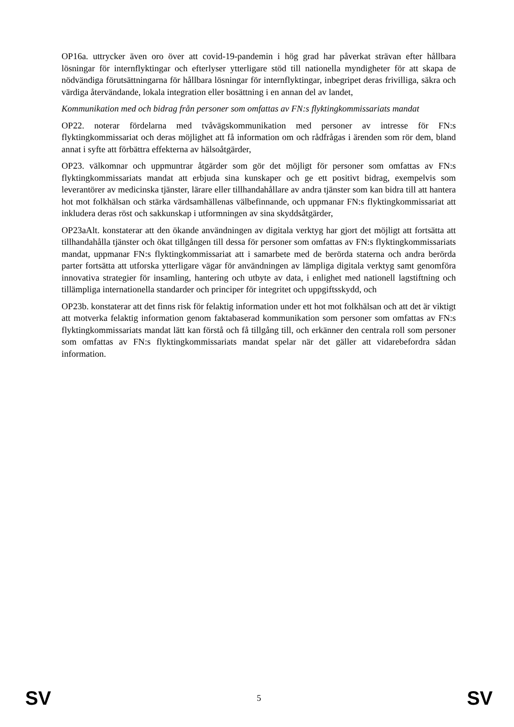OP16a. uttrycker även oro över att covid-19-pandemin i hög grad har påverkat strävan efter hållbara lösningar för internflyktingar och efterlyser ytterligare stöd till nationella myndigheter för att skapa de nödvändiga förutsättningarna för hållbara lösningar för internflyktingar, inbegripet deras frivilliga, säkra och värdiga återvändande, lokala integration eller bosättning i en annan del av landet,
Kommunikation med och bidrag från personer som omfattas av FN:s flyktingkommissariats mandat
OP22. noterar fördelarna med tvåvägskommunikation med personer av intresse för FN:s flyktingkommissariat och deras möjlighet att få information om och rådfrågas i ärenden som rör dem, bland annat i syfte att förbättra effekterna av hälsoåtgärder,
OP23. välkomnar och uppmuntrar åtgärder som gör det möjligt för personer som omfattas av FN:s flyktingkommissariats mandat att erbjuda sina kunskaper och ge ett positivt bidrag, exempelvis som leverantörer av medicinska tjänster, lärare eller tillhandahållare av andra tjänster som kan bidra till att hantera hot mot folkhälsan och stärka värdsamhällenas välbefinnande, och uppmanar FN:s flyktingkommissariat att inkludera deras röst och sakkunskap i utformningen av sina skyddsåtgärder,
OP23aAlt. konstaterar att den ökande användningen av digitala verktyg har gjort det möjligt att fortsätta att tillhandahålla tjänster och ökat tillgången till dessa för personer som omfattas av FN:s flyktingkommissariats mandat, uppmanar FN:s flyktingkommissariat att i samarbete med de berörda staterna och andra berörda parter fortsätta att utforska ytterligare vägar för användningen av lämpliga digitala verktyg samt genomföra innovativa strategier för insamling, hantering och utbyte av data, i enlighet med nationell lagstiftning och tillämpliga internationella standarder och principer för integritet och uppgiftsskydd, och
OP23b. konstaterar att det finns risk för felaktig information under ett hot mot folkhälsan och att det är viktigt att motverka felaktig information genom faktabaserad kommunikation som personer som omfattas av FN:s flyktingkommissariats mandat lätt kan förstå och få tillgång till, och erkänner den centrala roll som personer som omfattas av FN:s flyktingkommissariats mandat spelar när det gäller att vidarebefordra sådan information.
SV 5 SV